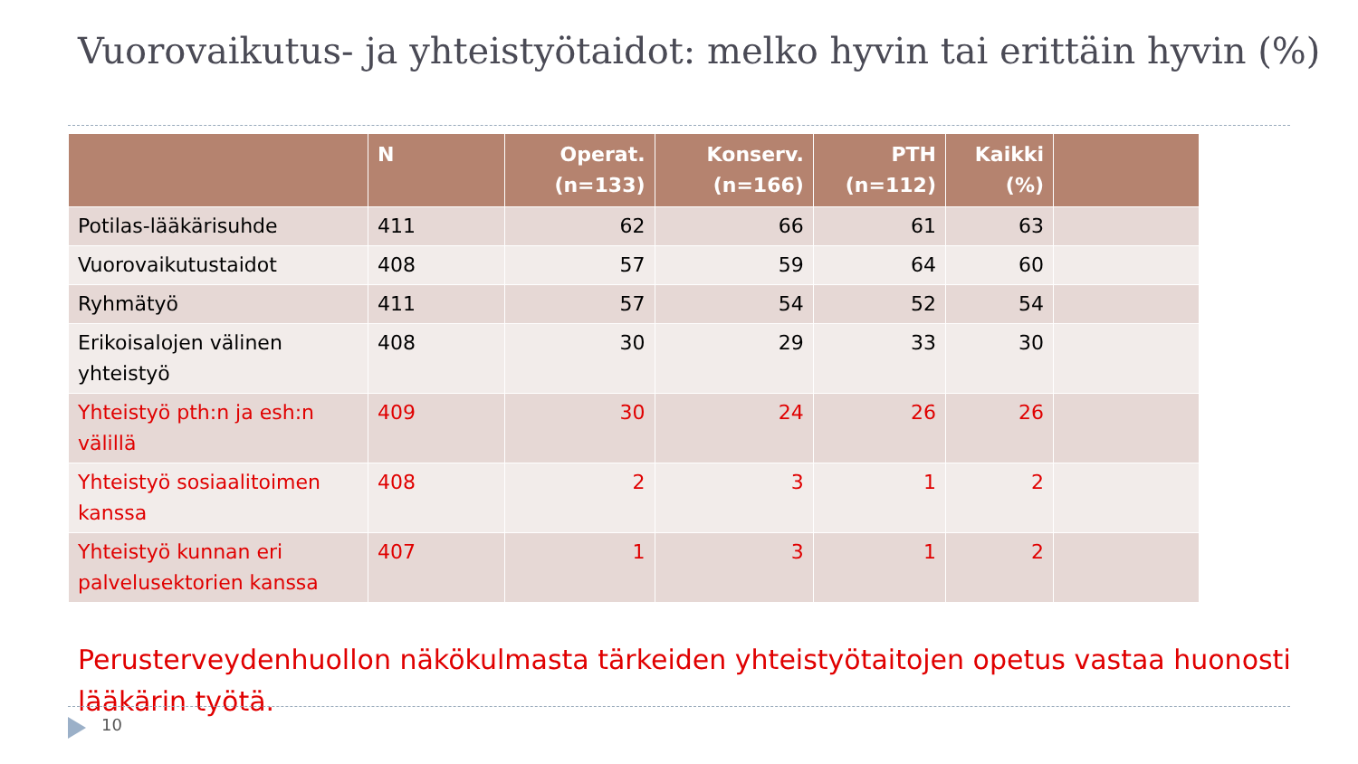Vuorovaikutus- ja yhteistyötaidot: melko hyvin tai erittäin hyvin (%)
| | N | Operat. (n=133) | Konserv. (n=166) | PTH (n=112) | Kaikki (%) | |
| --- | --- | --- | --- | --- | --- | --- |
| Potilas-lääkärisuhde | 411 | 62 | 66 | 61 | 63 | |
| Vuorovaikutustaidot | 408 | 57 | 59 | 64 | 60 | |
| Ryhmätyö | 411 | 57 | 54 | 52 | 54 | |
| Erikoisalojen välinen yhteistyö | 408 | 30 | 29 | 33 | 30 | |
| Yhteistyö pth:n ja esh:n välillä | 409 | 30 | 24 | 26 | 26 | |
| Yhteistyö sosiaalitoimen kanssa | 408 | 2 | 3 | 1 | 2 | |
| Yhteistyö kunnan eri palvelusektorien kanssa | 407 | 1 | 3 | 1 | 2 | |
Perusterveydenhuollon näkökulmasta tärkeiden yhteistyötaitojen opetus vastaa huonosti lääkärin työtä.
10